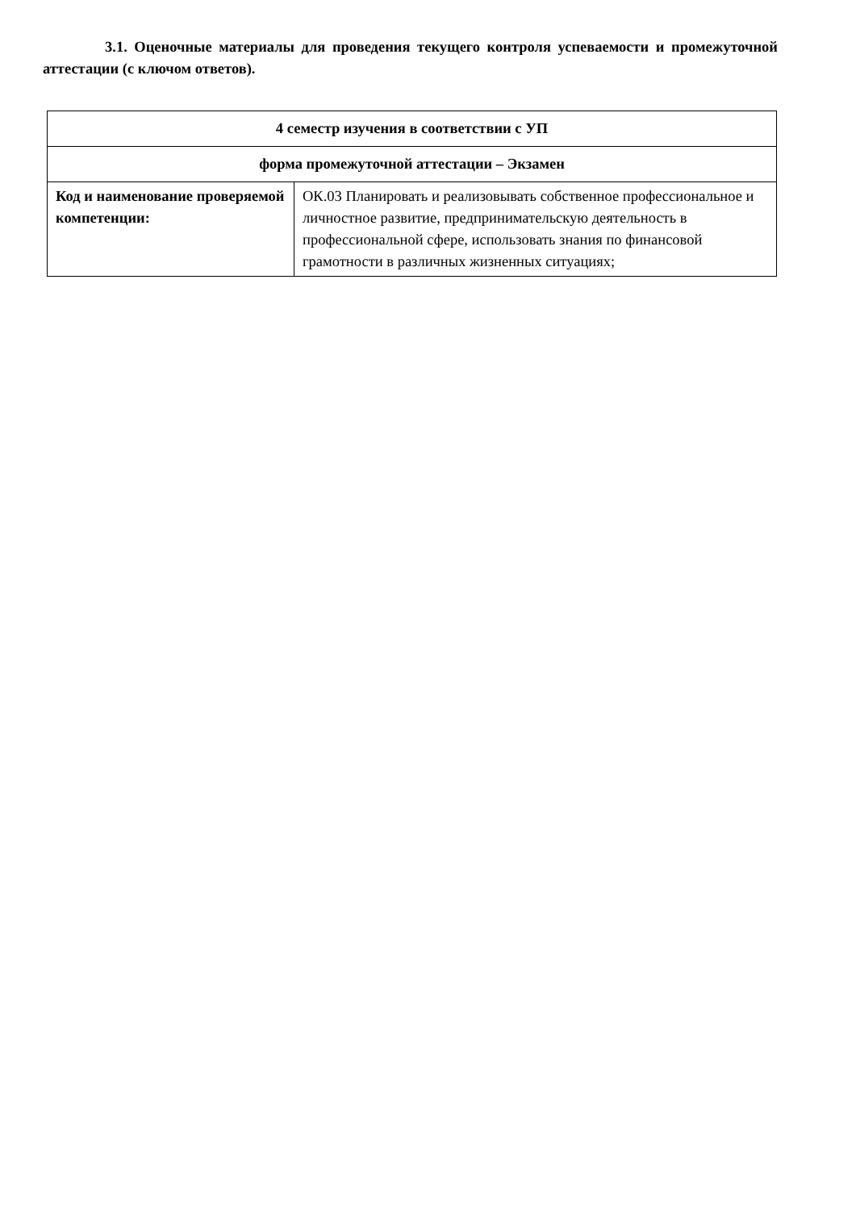3.1. Оценочные материалы для проведения текущего контроля успеваемости и промежуточной аттестации (с ключом ответов).
| 4 семестр изучения в соответствии с УП | |
| форма промежуточной аттестации – Экзамен | |
| Код и наименование проверяемой компетенции: | ОК.03 Планировать и реализовывать собственное профессиональное и личностное развитие, предпринимательскую деятельность в профессиональной сфере, использовать знания по финансовой грамотности в различных жизненных ситуациях; |